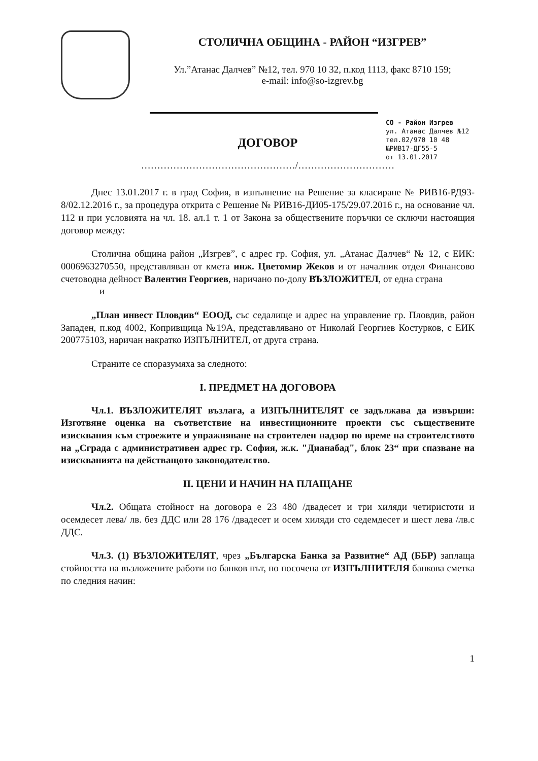СТОЛИЧНА ОБЩИНА - РАЙОН “ИЗГРЕВ”
Ул.”Атанас Далчев” №12, тел. 970 10 32, п.код 1113, факс 8710 159;
e-mail: info@so-izgrev.bg
СО - Район Изгрев
ул. Атанас Далчев №12
тел.02/970 10 48
№РИВ17-ДГ55-5
от 13.01.2017
ДОГОВОР
…………………………………………/…………………………
Днес 13.01.2017 г. в град София, в изпълнение на Решение за класиране № РИВ16-РД93-8/02.12.2016 г., за процедура открита с Решение № РИВ16-ДИ05-175/29.07.2016 г., на основание чл. 112 и при условията на чл. 18. ал.1 т. 1 от Закона за обществените поръчки се сключи настоящия договор между:
Столична община район „Изгрев”, с адрес гр. София, ул. „Атанас Далчев“ № 12, с ЕИК: 0006963270550, представляван от кмета инж. Цветомир Жеков и от началник отдел Финансово счетоводна дейност Валентин Георгиев, наричано по-долу ВЪЗЛОЖИТЕЛ, от една страна
и
„План инвест Пловдив“ ЕООД, със седалище и адрес на управление гр. Пловдив, район Западен, п.код 4002, Копривщица №19А, представлявано от Николай Георгиев Костурков, с ЕИК 200775103, наричан накратко ИЗПЪЛНИТЕЛ, от друга страна.
Страните се споразумяха за следното:
I. ПРЕДМЕТ НА ДОГОВОРА
Чл.1. ВЪЗЛОЖИТЕЛЯТ възлага, а ИЗПЪЛНИТЕЛЯТ се задължава да извърши: Изготвяне оценка на съответствие на инвестиционните проекти със съществените изисквания към строежите и упражняване на строителен надзор по време на строителството на „Сграда с административен адрес гр. София, ж.к. "Дианабад", блок 23“ при спазване на изискванията на действащото законодателство.
II. ЦЕНИ И НАЧИН НА ПЛАЩАНЕ
Чл.2. Общата стойност на договора е 23 480 /двадесет и три хиляди четиристоти и осемдесет лева/ лв. без ДДС или 28 176 /двадесет и осем хиляди сто седемдесет и шест лева /лв.с ДДС.
Чл.3. (1) ВЪЗЛОЖИТЕЛЯТ, чрез „Българска Банка за Развитие“ АД (ББР) заплаща стойността на възложените работи по банков път, по посочена от ИЗПЪЛНИТЕЛЯ банкова сметка по следния начин:
1